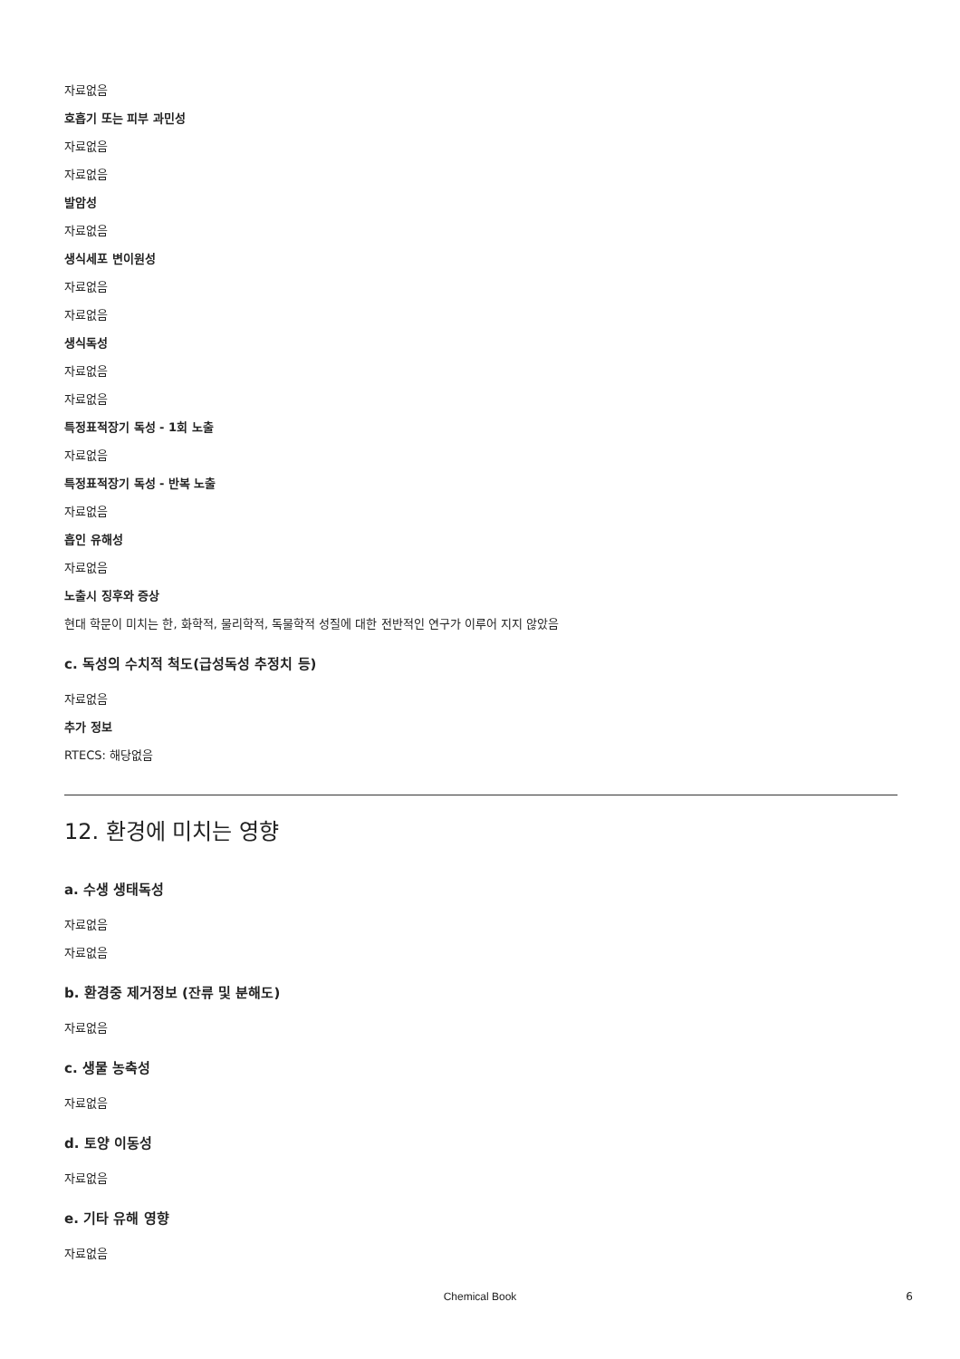자료없음
호흡기 또는 피부 과민성
자료없음
자료없음
발암성
자료없음
생식세포 변이원성
자료없음
자료없음
생식독성
자료없음
자료없음
특정표적장기 독성 - 1회 노출
자료없음
특정표적장기 독성 - 반복 노출
자료없음
흡인 유해성
자료없음
노출시 징후와 증상
현대 학문이 미치는 한, 화학적, 물리학적, 독물학적 성질에 대한 전반적인 연구가 이루어 지지 않았음
c. 독성의 수치적 척도(급성독성 추정치 등)
자료없음
추가 정보
RTECS: 해당없음
12. 환경에 미치는 영향
a. 수생 생태독성
자료없음
자료없음
b. 환경중 제거정보 (잔류 및 분해도)
자료없음
c. 생물 농축성
자료없음
d. 토양 이동성
자료없음
e. 기타 유해 영향
자료없음
Chemical Book 6